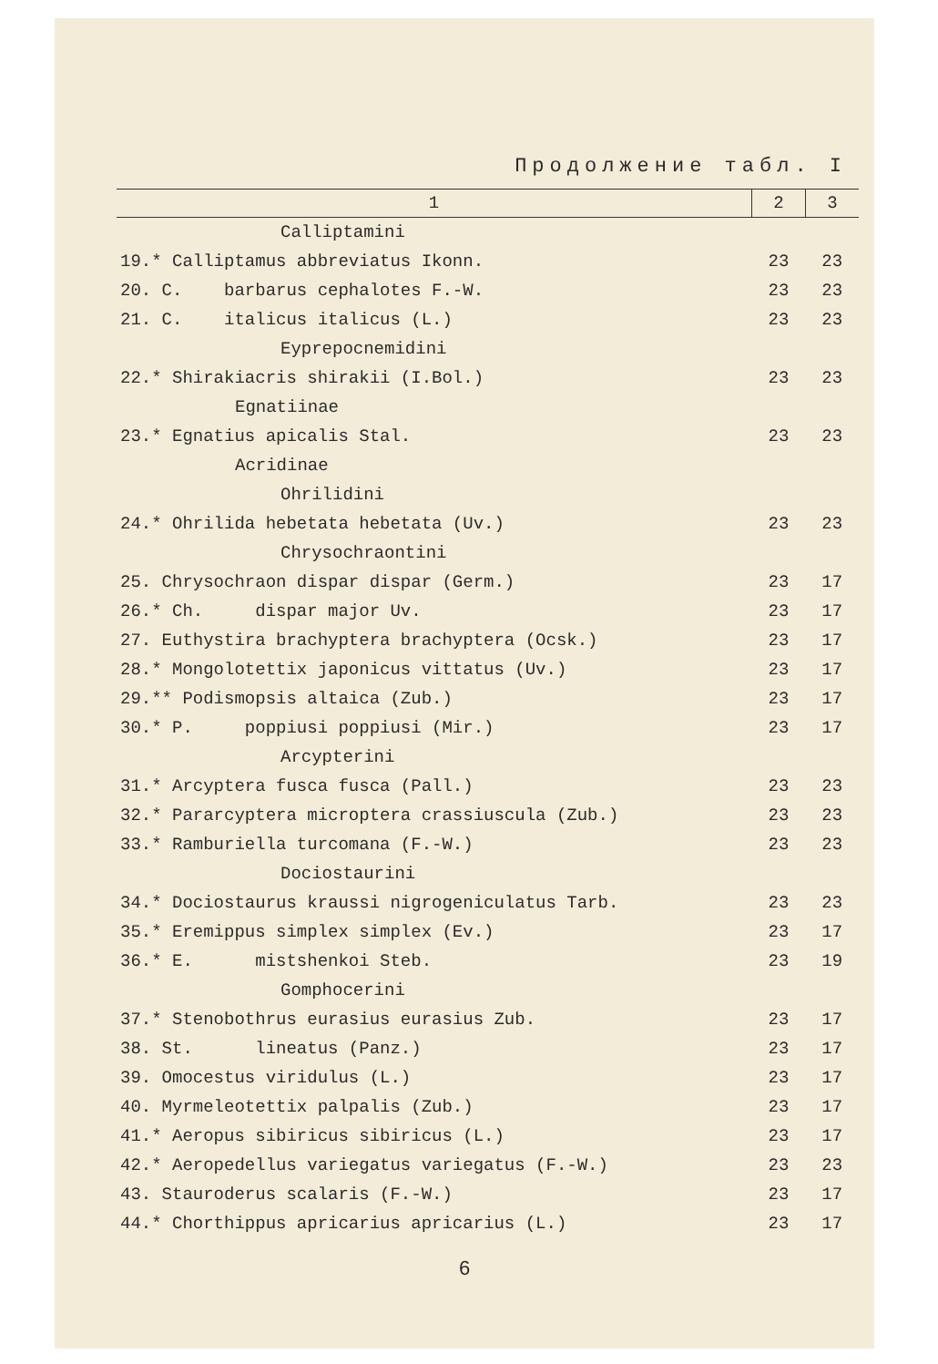Продолжение табл. I
| 1 | 2 | 3 |
| --- | --- | --- |
| Calliptamini | | |
| 19.* Calliptamus abbreviatus Ikonn. | 23 | 23 |
| 20. C. barbarus cephalotes F.-W. | 23 | 23 |
| 21. C. italicus italicus (L.) | 23 | 23 |
| Eyprepocnemidini | | |
| 22.* Shirakiacris shirakii (I.Bol.) | 23 | 23 |
| Egnatiinae | | |
| 23.* Egnatius apicalis Stal. | 23 | 23 |
| Acridinae | | |
| Ohrilidini | | |
| 24.* Ohrilida hebetata hebetata (Uv.) | 23 | 23 |
| Chrysochraontini | | |
| 25. Chrysochraon dispar dispar (Germ.) | 23 | 17 |
| 26.* Ch. dispar major Uv. | 23 | 17 |
| 27. Euthystira brachyptera brachyptera (Ocsk.) | 23 | 17 |
| 28.* Mongolotettix japonicus vittatus (Uv.) | 23 | 17 |
| 29.** Podismopsis altaica (Zub.) | 23 | 17 |
| 30.* P. poppiusi poppiusi (Mir.) | 23 | 17 |
| Arcypterini | | |
| 31.* Arcyptera fusca fusca (Pall.) | 23 | 23 |
| 32.* Pararcyptera microptera crassiuscula (Zub.) | 23 | 23 |
| 33.* Ramburiella turcomana (F.-W.) | 23 | 23 |
| Dociostaurini | | |
| 34.* Dociostaurus kraussi nigrogeniculatus Tarb. | 23 | 23 |
| 35.* Eremippus simplex simplex (Ev.) | 23 | 17 |
| 36.* E. mistshenkoi Steb. | 23 | 19 |
| Gomphocerini | | |
| 37.* Stenobothrus eurasius eurasius Zub. | 23 | 17 |
| 38. St. lineatus (Panz.) | 23 | 17 |
| 39. Omocestus viridulus (L.) | 23 | 17 |
| 40. Myrmeleotettix palpalis (Zub.) | 23 | 17 |
| 41.* Aeropus sibiricus sibiricus (L.) | 23 | 17 |
| 42.* Aeropedellus variegatus variegatus (F.-W.) | 23 | 23 |
| 43. Stauroderus scalaris (F.-W.) | 23 | 17 |
| 44.* Chorthippus apricarius apricarius (L.) | 23 | 17 |
6